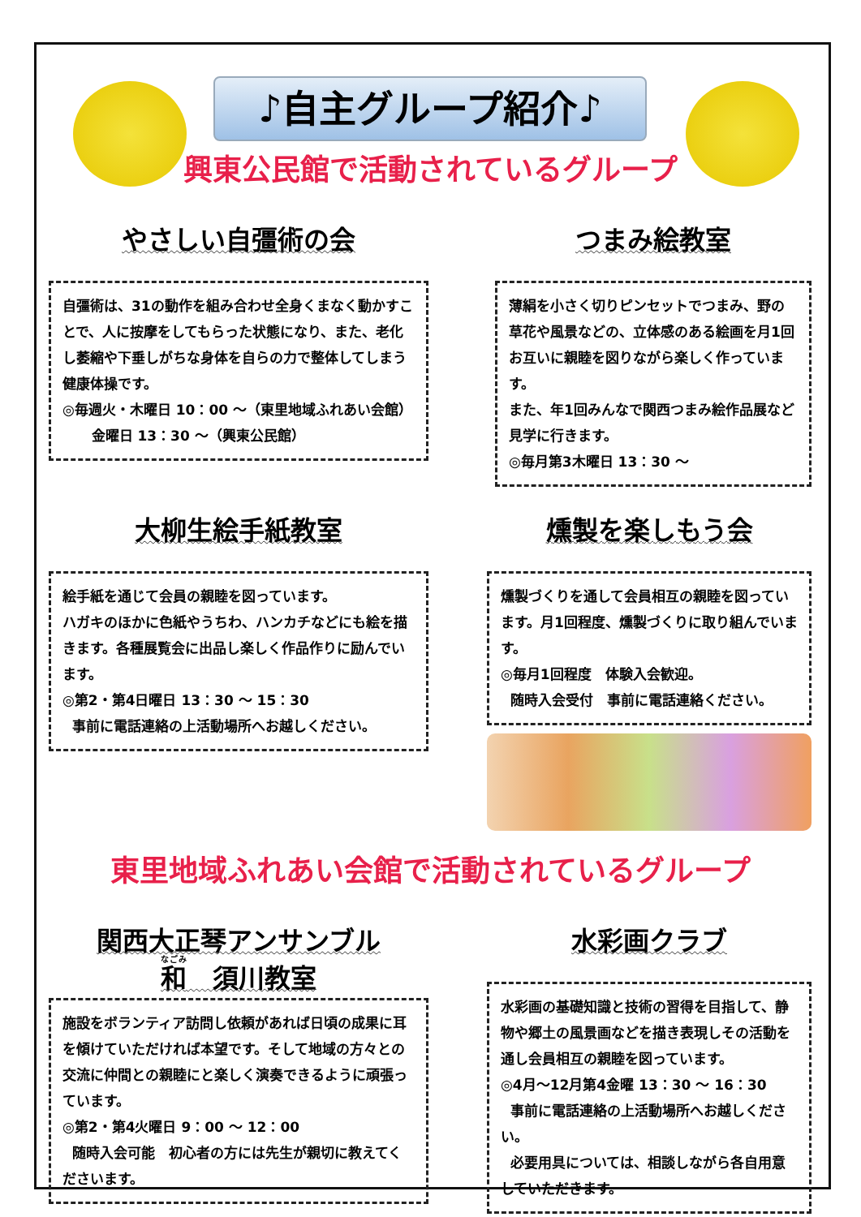♪自主グループ紹介♪
興東公民館で活動されているグループ
やさしい自彊術の会
自彊術は、31の動作を組み合わせ全身くまなく動かすことで、人に按摩をしてもらった状態になり、また、老化し萎縮や下垂しがちな身体を自らの力で整体してしまう健康体操です。
◎毎週火・木曜日 10：00 ～（東里地域ふれあい会館）
金曜日 13：30 ～（興東公民館）
つまみ絵教室
薄絹を小さく切りピンセットでつまみ、野の草花や風景などの、立体感のある絵画を月1回お互いに親睦を図りながら楽しく作っています。
また、年1回みんなで関西つまみ絵作品展など見学に行きます。
◎毎月第3木曜日 13：30 ～
大柳生絵手紙教室
絵手紙を通じて会員の親睦を図っています。
ハガキのほかに色紙やうちわ、ハンカチなどにも絵を描きます。各種展覧会に出品し楽しく作品作りに励んでいます。
◎第2・第4日曜日 13：30 ～ 15：30
事前に電話連絡の上活動場所へお越しください。
燻製を楽しもう会
燻製づくりを通して会員相互の親睦を図っています。月1回程度、燻製づくりに取り組んでいます。
◎毎月1回程度　体験入会歓迎。
随時入会受付　事前に電話連絡ください。
東里地域ふれあい会館で活動されているグループ
関西大正琴アンサンブル
和　須川教室
施設をボランティア訪問し依頼があれば日頃の成果に耳を傾けていただければ本望です。そして地域の方々との交流に仲間との親睦にと楽しく演奏できるように頑張っています。
◎第2・第4火曜日 9：00 ～ 12：00
随時入会可能　初心者の方には先生が親切に教えてくださいます。
水彩画クラブ
水彩画の基礎知識と技術の習得を目指して、静物や郷土の風景画などを描き表現しその活動を通し会員相互の親睦を図っています。
◎4月～12月第4金曜 13：30 ～ 16：30
事前に電話連絡の上活動場所へお越しください。
必要用具については、相談しながら各自用意していただきます。